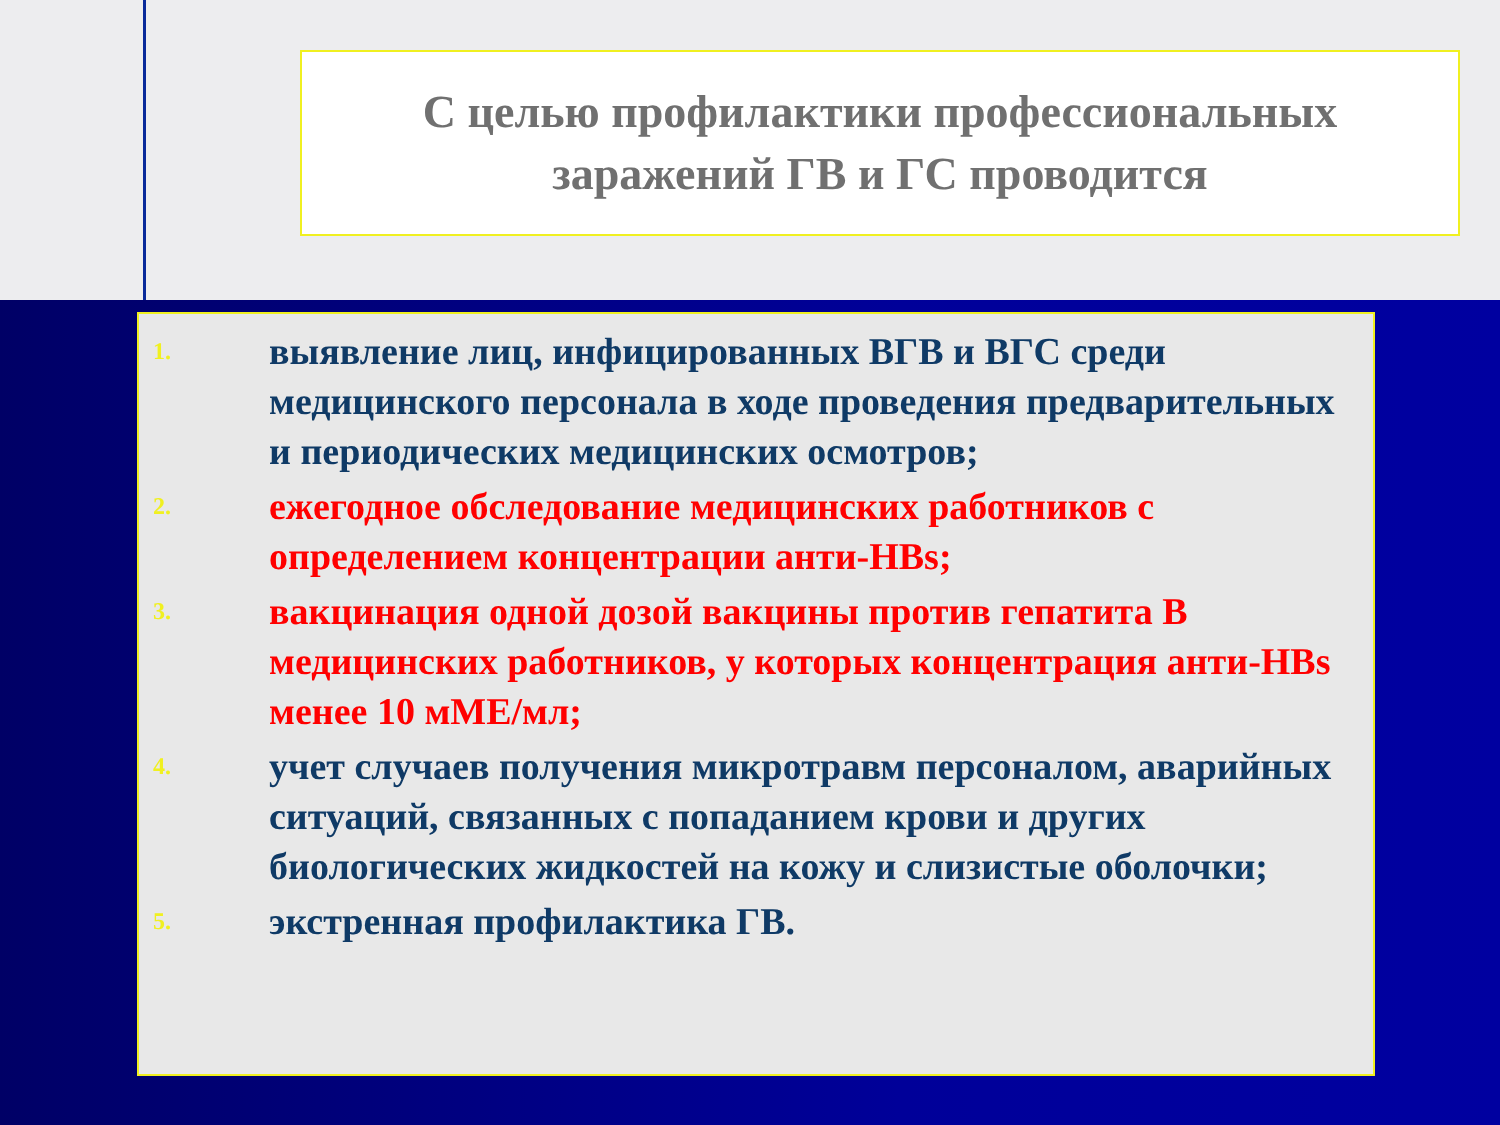С целью профилактики профессиональных
заражений ГВ и ГС проводится
1. выявление лиц, инфицированных ВГВ и ВГС среди медицинского персонала в ходе проведения предварительных и периодических медицинских осмотров;
2. ежегодное обследование медицинских работников с определением концентрации анти-HBs;
3. вакцинация одной дозой вакцины против гепатита В медицинских работников, у которых концентрация анти-HBs менее 10 мМЕ/мл;
4. учет случаев получения микротравм персоналом, аварийных ситуаций, связанных с попаданием крови и других биологических жидкостей на кожу и слизистые оболочки;
5. экстренная профилактика ГВ.